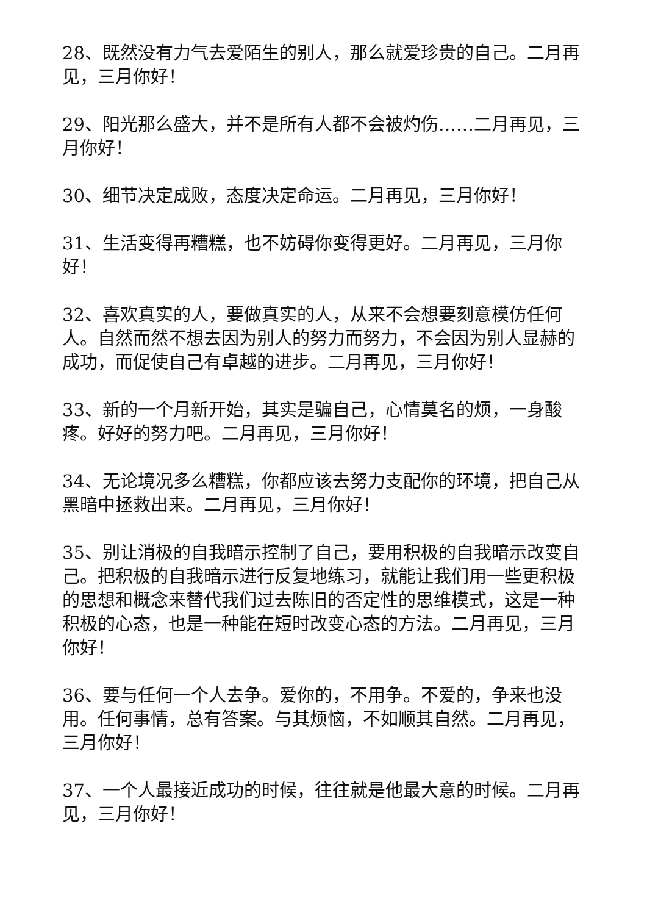28、既然没有力气去爱陌生的别人，那么就爱珍贵的自己。二月再见，三月你好！
29、阳光那么盛大，并不是所有人都不会被灼伤……二月再见，三月你好！
30、细节决定成败，态度决定命运。二月再见，三月你好！
31、生活变得再糟糕，也不妨碍你变得更好。二月再见，三月你好！
32、喜欢真实的人，要做真实的人，从来不会想要刻意模仿任何人。自然而然不想去因为别人的努力而努力，不会因为别人显赫的成功，而促使自己有卓越的进步。二月再见，三月你好！
33、新的一个月新开始，其实是骗自己，心情莫名的烦，一身酸疼。好好的努力吧。二月再见，三月你好！
34、无论境况多么糟糕，你都应该去努力支配你的环境，把自己从黑暗中拯救出来。二月再见，三月你好！
35、别让消极的自我暗示控制了自己，要用积极的自我暗示改变自己。把积极的自我暗示进行反复地练习，就能让我们用一些更积极的思想和概念来替代我们过去陈旧的否定性的思维模式，这是一种积极的心态，也是一种能在短时改变心态的方法。二月再见，三月你好！
36、要与任何一个人去争。爱你的，不用争。不爱的，争来也没用。任何事情，总有答案。与其烦恼，不如顺其自然。二月再见，三月你好！
37、一个人最接近成功的时候，往往就是他最大意的时候。二月再见，三月你好！